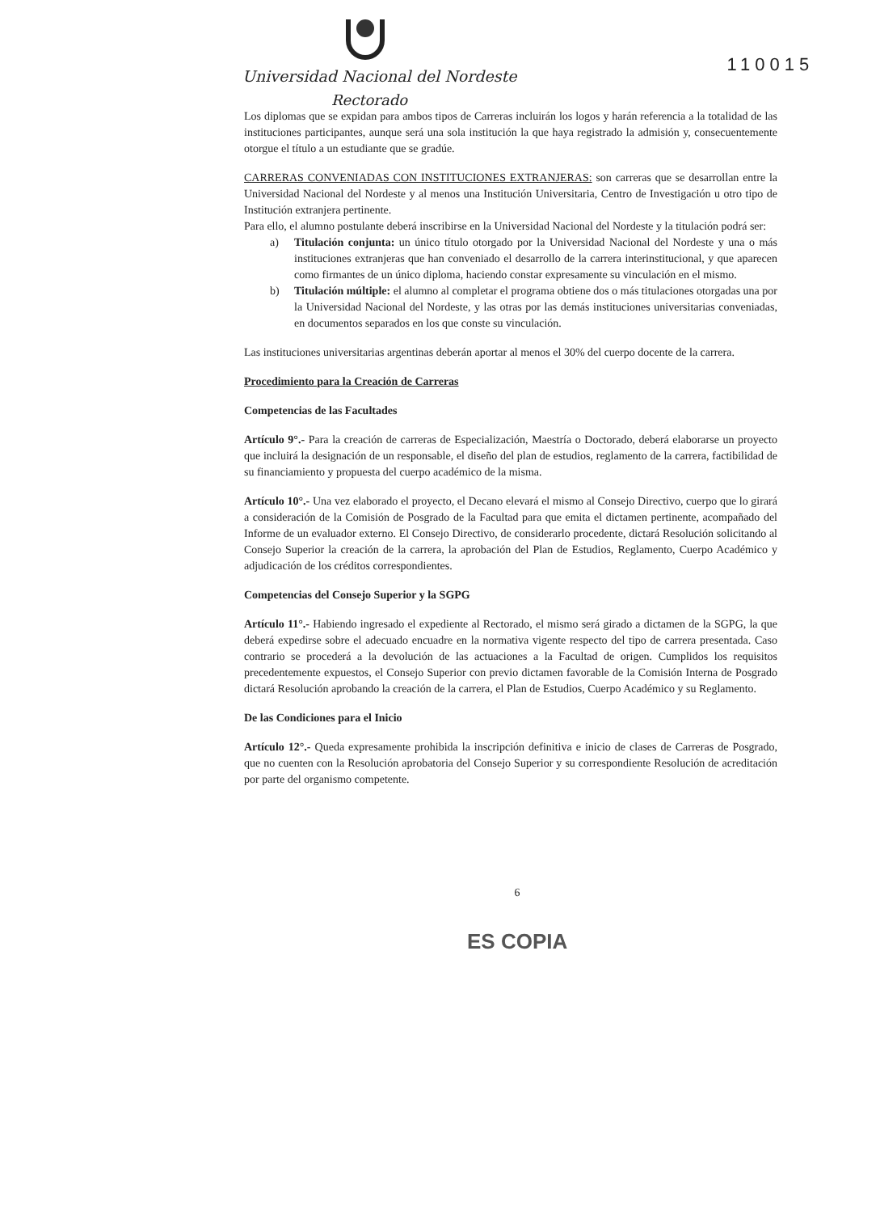Universidad Nacional del Nordeste
Rectorado
110015
Los diplomas que se expidan para ambos tipos de Carreras incluirán los logos y harán referencia a la totalidad de las instituciones participantes, aunque será una sola institución la que haya registrado la admisión y, consecuentemente otorgue el título a un estudiante que se gradúe.
CARRERAS CONVENIADAS CON INSTITUCIONES EXTRANJERAS: son carreras que se desarrollan entre la Universidad Nacional del Nordeste y al menos una Institución Universitaria, Centro de Investigación u otro tipo de Institución extranjera pertinente.
Para ello, el alumno postulante deberá inscribirse en la Universidad Nacional del Nordeste y la titulación podrá ser:
a) Titulación conjunta: un único título otorgado por la Universidad Nacional del Nordeste y una o más instituciones extranjeras que han conveniado el desarrollo de la carrera interinstitucional, y que aparecen como firmantes de un único diploma, haciendo constar expresamente su vinculación en el mismo.
b) Titulación múltiple: el alumno al completar el programa obtiene dos o más titulaciones otorgadas una por la Universidad Nacional del Nordeste, y las otras por las demás instituciones universitarias conveniadas, en documentos separados en los que conste su vinculación.
Las instituciones universitarias argentinas deberán aportar al menos el 30% del cuerpo docente de la carrera.
Procedimiento para la Creación de Carreras
Competencias de las Facultades
Artículo 9°.- Para la creación de carreras de Especialización, Maestría o Doctorado, deberá elaborarse un proyecto que incluirá la designación de un responsable, el diseño del plan de estudios, reglamento de la carrera, factibilidad de su financiamiento y propuesta del cuerpo académico de la misma.
Artículo 10°.- Una vez elaborado el proyecto, el Decano elevará el mismo al Consejo Directivo, cuerpo que lo girará a consideración de la Comisión de Posgrado de la Facultad para que emita el dictamen pertinente, acompañado del Informe de un evaluador externo. El Consejo Directivo, de considerarlo procedente, dictará Resolución solicitando al Consejo Superior la creación de la carrera, la aprobación del Plan de Estudios, Reglamento, Cuerpo Académico y adjudicación de los créditos correspondientes.
Competencias del Consejo Superior y la SGPG
Artículo 11°.- Habiendo ingresado el expediente al Rectorado, el mismo será girado a dictamen de la SGPG, la que deberá expedirse sobre el adecuado encuadre en la normativa vigente respecto del tipo de carrera presentada. Caso contrario se procederá a la devolución de las actuaciones a la Facultad de origen. Cumplidos los requisitos precedentemente expuestos, el Consejo Superior con previo dictamen favorable de la Comisión Interna de Posgrado dictará Resolución aprobando la creación de la carrera, el Plan de Estudios, Cuerpo Académico y su Reglamento.
De las Condiciones para el Inicio
Artículo 12°.- Queda expresamente prohibida la inscripción definitiva e inicio de clases de Carreras de Posgrado, que no cuenten con la Resolución aprobatoria del Consejo Superior y su correspondiente Resolución de acreditación por parte del organismo competente.
6
ES COPIA